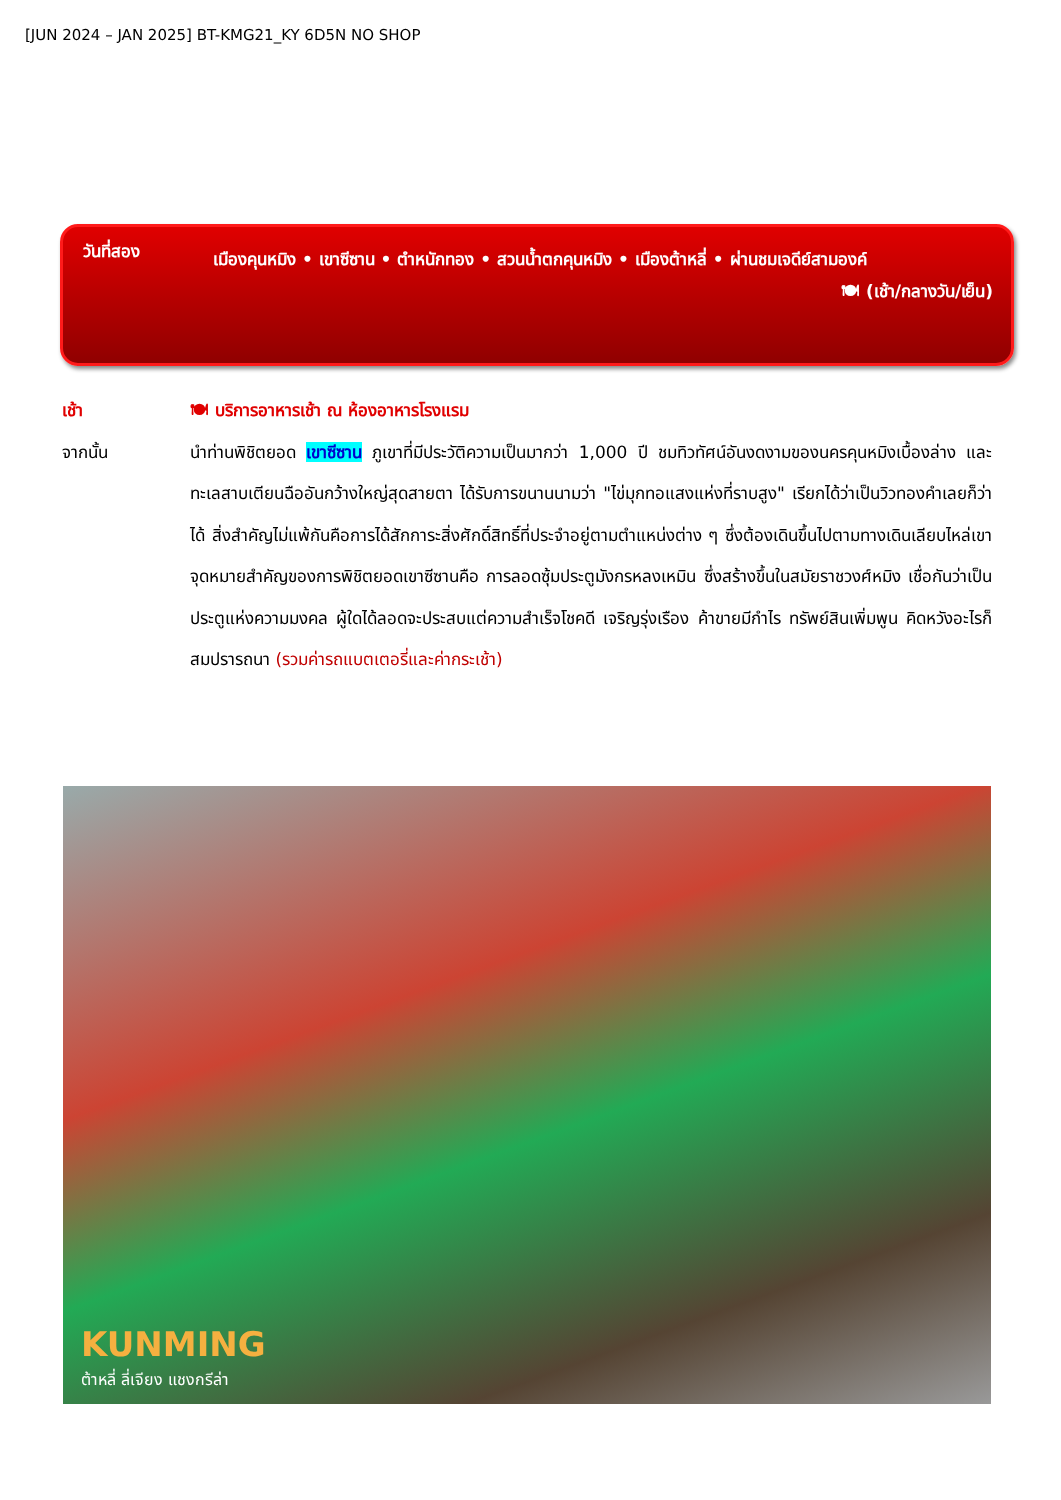[JUN 2024 – JAN 2025] BT-KMG21_KY 6D5N NO SHOP
วันที่สอง
เมืองคุนหมิง • เขาซีซาน • ตำหนักทอง • สวนน้ำตกคุนหมิง • เมืองต้าหลี่ • ผ่านชมเจดีย์สามองค์
🍽 (เช้า/กลางวัน/เย็น)
เช้า 🍽 บริการอาหารเช้า ณ ห้องอาหารโรงแรม
จากนั้น นำท่านพิชิตยอด เขาซีซาน ภูเขาที่มีประวัติความเป็นมากว่า 1,000 ปี ชมทิวทัศน์อันงดงามของนครคุนหมิงเบื้องล่าง และทะเลสาบเตียนฉืออันกว้างใหญ่สุดสายตา ได้รับการขนานนามว่า "ไข่มุกทอแสงแห่งที่ราบสูง" เรียกได้ว่าเป็นวิวทองคำเลยก็ว่าได้ สิ่งสำคัญไม่แพ้กันคือการได้สักการะสิ่งศักดิ์สิทธิ์ที่ประจำอยู่ตามตำแหน่งต่าง ๆ ซึ่งต้องเดินขึ้นไปตามทางเดินเลียบไหล่เขา จุดหมายสำคัญของการพิชิตยอดเขาซีซานคือ การลอดซุ้มประตูมังกรหลงเหมิน ซึ่งสร้างขึ้นในสมัยราชวงศ์หมิง เชื่อกันว่าเป็นประตูแห่งความมงคล ผู้ใดได้ลอดจะประสบแต่ความสำเร็จโชคดี เจริญรุ่งเรือง ค้าขายมีกำไร ทรัพย์สินเพิ่มพูน คิดหวังอะไรก็สมปรารถนา (รวมค่ารถแบตเตอรี่และค่ากระเช้า)
KUNMING
ต้าหลี่ ลี่เจียง แชงกรีล่า